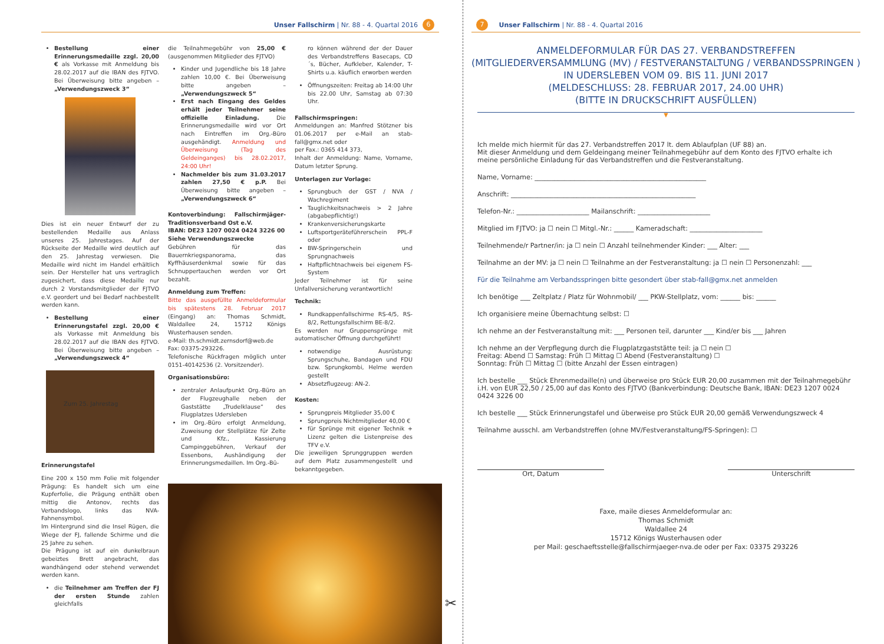Unser Fallschirm | Nr. 88 - 4. Quartal 2016 6
Bestellung einer Erinnerungsmedaille zzgl. 20,00 € als Vorkasse mit Anmeldung bis 28.02.2017 auf die IBAN des FJTVO. Bei Überweisung bitte angeben – „Verwendungszweck 3“
Dies ist ein neuer Entwurf der zu bestellenden Medaille aus Anlass unseres 25. Jahrestages. Auf der Rückseite der Medaille wird deutlich auf den 25. Jahrestag verwiesen. Die Medaille wird nicht im Handel erhältlich sein. Der Hersteller hat uns vertraglich zugesichert, dass diese Medaille nur durch 2 Vorstandsmitglieder der FJTVO e.V. geordert und bei Bedarf nachbestellt werden kann.
Bestellung einer Erinnerungstafel zzgl. 20,00 € als Vorkasse mit Anmeldung bis 28.02.2017 auf die IBAN des FJTVO. Bei Überweisung bitte angeben – „Verwendungszweck 4“
Zum 25. Jahrestag
Erinnerungstafel
Eine 200 x 150 mm Folie mit folgender Prägung: Es handelt sich um eine Kupferfolie, die Prägung enthält oben mittig die Antonov, rechts das Verbandslogo, links das NVA-Fahnensymbol.
Im Hintergrund sind die Insel Rügen, die Wiege der FJ, fallende Schirme und die 25 Jahre zu sehen.
Die Prägung ist auf ein dunkelbraun gebeiztes Brett angebracht, das wandhängend oder stehend verwendet werden kann.
die Teilnehmer am Treffen der FJ der ersten Stunde zahlen gleichfalls
die Teilnahmegebühr von 25,00 € (ausgenommen Mitglieder des FJTVO)
Kinder und Jugendliche bis 18 Jahre zahlen 10,00 €. Bei Überweisung bitte angeben – „Verwendungszweck 5“
Erst nach Eingang des Geldes erhält jeder Teilnehmer seine offizielle Einladung. Die Erinnerungsmedaille wird vor Ort nach Eintreffen im Org.-Büro ausgehändigt. Anmeldung und Überweisung (Tag des Geldeinganges) bis 28.02.2017, 24:00 Uhr!
Nachmelder bis zum 31.03.2017 zahlen 27,50 € p.P. Bei Überweisung bitte angeben – „Verwendungszweck 6“
Kontoverbindung: Fallschirmjäger-Traditionsverband Ost e.V.
IBAN: DE23 1207 0024 0424 3226 00
Siehe Verwendungszwecke
Gebühren für das Bauernkriegspanorama, das Kyffhäuserdenkmal sowie für das Schnuppertauchen werden vor Ort bezahlt.
Anmeldung zum Treffen:
Bitte das ausgefüllte Anmeldeformular bis spätestens 28. Februar 2017 (Eingang) an: Thomas Schmidt, Waldallee 24, 15712 Königs Wusterhausen senden.
e-Mail: th.schmidt.zernsdorf@web.de
Fax: 03375-293226.
Telefonische Rückfragen möglich unter 0151-40142536 (2. Vorsitzender).
Organisationsbüro:
zentraler Anlaufpunkt Org.-Büro an der Flugzeughalle neben der Gaststätte „Trudelklause“ des Flugplatzes Udersleben
im Org.-Büro erfolgt Anmeldung, Zuweisung der Stellplätze für Zelte und Kfz., Kassierung Campinggebühren, Verkauf der Essenbons, Aushändigung der Erinnerungsmedaillen. Im Org.-Bü-
ro können während der der Dauer des Verbandstreffens Basecaps, CD´s, Bücher, Aufkleber, Kalender, T-Shirts u.a. käuflich erworben werden
Öffnungszeiten: Freitag ab 14:00 Uhr bis 22.00 Uhr, Samstag ab 07:30 Uhr.
Fallschirmspringen:
Anmeldungen an: Manfred Stötzner bis 01.06.2017 per e-Mail an stab-fall@gmx.net oder
per Fax.: 0365 414 373,
Inhalt der Anmeldung: Name, Vorname, Datum letzter Sprung.
Unterlagen zur Vorlage:
Sprungbuch der GST / NVA / Wachregiment
Tauglichkeitsnachweis > 2 Jahre (abgabepflichtig!)
Krankenversicherungskarte
Luftsportgeräteführerschein PPL-F oder
BW-Springerschein und Sprungnachweis
Haftpflichtnachweis bei eigenem FS-System
Jeder Teilnehmer ist für seine Unfallversicherung verantwortlich!
Technik:
Rundkappenfallschirme RS-4/5, RS-8/2, Rettungsfallschirm BE-8/2.
Es werden nur Gruppensprünge mit automatischer Öffnung durchgeführt!
notwendige Ausrüstung: Sprungschuhe, Bandagen und FDU bzw. Sprungkombi, Helme werden gestellt
Absetzflugzeug: AN-2.
Kosten:
Sprungpreis Mitglieder 35,00 €
Sprungpreis Nichtmitglieder 40,00 €
für Sprünge mit eigener Technik + Lizenz gelten die Listenpreise des TFV e.V.
Die jeweiligen Sprunggruppen werden auf dem Platz zusammengestellt und bekanntgegeben.
✂
7 Unser Fallschirm | Nr. 88 - 4. Quartal 2016
ANMELDEFORMULAR FÜR DAS 27. VERBANDSTREFFEN
(MITGLIEDERVERSAMMLUNG (MV) / FESTVERANSTALTUNG / VERBANDSSPRINGEN )
IN UDERSLEBEN VOM 09. BIS 11. JUNI 2017
(MELDESCHLUSS: 28. FEBRUAR 2017, 24.00 UHR)
(BITTE IN DRUCKSCHRIFT AUSFÜLLEN)
▼
Ich melde mich hiermit für das 27. Verbandstreffen 2017 lt. dem Ablaufplan (UF 88) an.
Mit dieser Anmeldung und dem Geldeingang meiner Teilnahmegebühr auf dem Konto des FJTVO erhalte ich meine persönliche Einladung für das Verbandstreffen und die Festveranstaltung.
Name, Vorname: ____________________________________________________
Anschrift: ________________________________________________________
Telefon-Nr.: ______________________ Mailanschrift: ______________________
Mitglied im FJTVO: ja ☐ nein ☐ Mitgl.-Nr.: ______ Kameradschaft: ______________________
Teilnehmende/r Partner/in: ja ☐ nein ☐ Anzahl teilnehmender Kinder: ___ Alter: ___
Teilnahme an der MV: ja ☐ nein ☐ Teilnahme an der Festveranstaltung: ja ☐ nein ☐ Personenzahl: ___
Für die Teilnahme am Verbandsspringen bitte gesondert über stab-fall@gmx.net anmelden
Ich benötige ___ Zeltplatz / Platz für Wohnmobil/ ___ PKW-Stellplatz, vom: ______ bis: ______
Ich organisiere meine Übernachtung selbst: ☐
Ich nehme an der Festveranstaltung mit: ___ Personen teil, darunter ___ Kind/er bis ___ Jahren
Ich nehme an der Verpflegung durch die Flugplatzgaststätte teil: ja ☐ nein ☐
Freitag: Abend ☐ Samstag: Früh ☐ Mittag ☐ Abend (Festveranstaltung) ☐
Sonntag: Früh ☐ Mittag ☐ (bitte Anzahl der Essen eintragen)
Ich bestelle ___ Stück Ehrenmedaille(n) und überweise pro Stück EUR 20,00 zusammen mit der Teilnahmegebühr i.H. von EUR 22,50 / 25,00 auf das Konto des FJTVO (Bankverbindung: Deutsche Bank, IBAN: DE23 1207 0024 0424 3226 00
Ich bestelle ___ Stück Erinnerungstafel und überweise pro Stück EUR 20,00 gemäß Verwendungszweck 4
Teilnahme ausschl. am Verbandstreffen (ohne MV/Festveranstaltung/FS-Springen): ☐
Ort, Datum Unterschrift
Faxe, maile dieses Anmeldeformular an:
Thomas Schmidt
Waldallee 24
15712 Königs Wusterhausen oder
per Mail: geschaeftsstelle@fallschirmjaeger-nva.de oder per Fax: 03375 293226